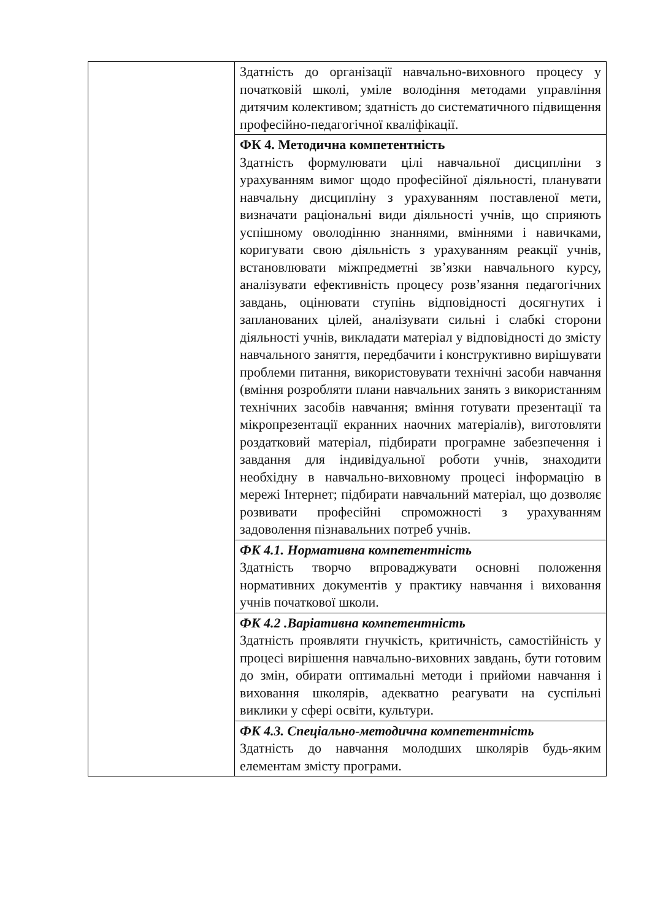| | Здатність до організації навчально-виховного процесу у початковій школі, уміле володіння методами управління дитячим колективом; здатність до систематичного підвищення професійно-педагогічної кваліфікації. |
| | ФК 4. Методична компетентність Здатність формулювати цілі навчальної дисципліни з урахуванням вимог щодо професійної діяльності, планувати навчальну дисципліну з урахуванням поставленої мети, визначати раціональні види діяльності учнів, що сприяють успішному оволодінню знаннями, вміннями і навичками, коригувати свою діяльність з урахуванням реакції учнів, встановлювати міжпредметні зв’язки навчального курсу, аналізувати ефективність процесу розв’язання педагогічних завдань, оцінювати ступінь відповідності досягнутих і запланованих цілей, аналізувати сильні і слабкі сторони діяльності учнів, викладати матеріал у відповідності до змісту навчального заняття, передбачити і конструктивно вирішувати проблеми питання, використовувати технічні засоби навчання (вміння розробляти плани навчальних занять з використанням технічних засобів навчання; вміння готувати презентації та мікропрезентації екранних наочних матеріалів), виготовляти роздатковий матеріал, підбирати програмне забезпечення і завдання для індивідуальної роботи учнів, знаходити необхідну в навчально-виховному процесі інформацію в мережі Інтернет; підбирати навчальний матеріал, що дозволяє розвивати професійні спроможності з урахуванням задоволення пізнавальних потреб учнів. |
| | ФК 4.1. Нормативна компетентність Здатність творчо впроваджувати основні положення нормативних документів у практику навчання і виховання учнів початкової школи. |
| | ФК 4.2 .Варіативна компетентність Здатність проявляти гнучкість, критичність, самостійність у процесі вирішення навчально-виховних завдань, бути готовим до змін, обирати оптимальні методи і прийоми навчання і виховання школярів, адекватно реагувати на суспільні виклики у сфері освіти, культури. |
| | ФК 4.3. Спеціально-методична компетентність Здатність до навчання молодших школярів будь-яким елементам змісту програми. |